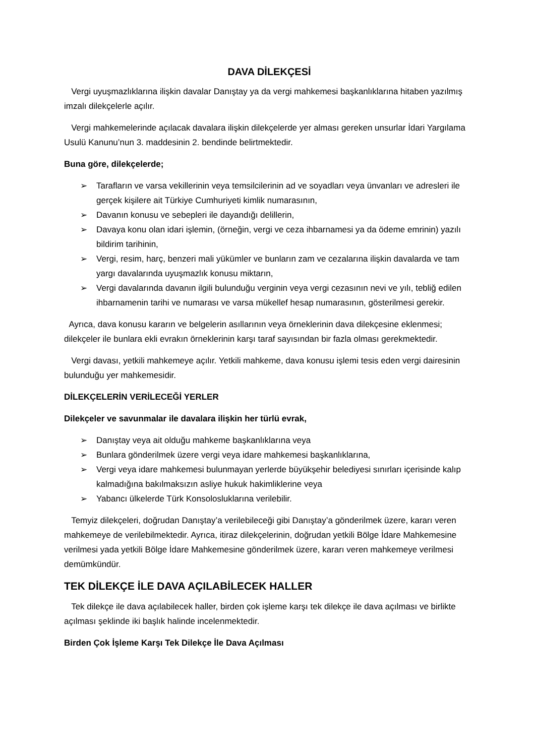DAVA DİLEKÇESİ
Vergi uyuşmazlıklarına ilişkin davalar Danıştay ya da vergi mahkemesi başkanlıklarına hitaben yazılmış imzalı dilekçelerle açılır.
Vergi mahkemelerinde açılacak davalara ilişkin dilekçelerde yer alması gereken unsurlar İdari Yargılama Usulü Kanunu’nun 3. maddesinin 2. bendinde belirtmektedir.
Buna göre, dilekçelerde;
➢ Tarafların ve varsa vekillerinin veya temsilcilerinin ad ve soyadları veya ünvanları ve adresleri ile gerçek kişilere ait Türkiye Cumhuriyeti kimlik numarasının,
➢ Davanın konusu ve sebepleri ile dayandığı delillerin,
➢ Davaya konu olan idari işlemin, (örneğin, vergi ve ceza ihbarnamesi ya da ödeme emrinin) yazılı bildirim tarihinin,
➢ Vergi, resim, harç, benzeri mali yükümler ve bunların zam ve cezalarına ilişkin davalarda ve tam yargı davalarında uyuşmazlık konusu miktarın,
➢ Vergi davalarında davanın ilgili bulunduğu verginin veya vergi cezasının nevi ve yılı, tebliğ edilen ihbarnamenin tarihi ve numarası ve varsa mükellef hesap numarasının, gösterilmesi gerekir.
Ayrıca, dava konusu kararın ve belgelerin asıllarının veya örneklerinin dava dilekçesine eklenmesi; dilekçeler ile bunlara ekli evrakın örneklerinin karşı taraf sayısından bir fazla olması gerekmektedir.
Vergi davası, yetkili mahkemeye açılır. Yetkili mahkeme, dava konusu işlemi tesis eden vergi dairesinin bulunduğu yer mahkemesidir.
DİLEKÇELERİN VERİLECEĞİ YERLER
Dilekçeler ve savunmalar ile davalara ilişkin her türlü evrak,
➢ Danıştay veya ait olduğu mahkeme başkanlıklarına veya
➢ Bunlara gönderilmek üzere vergi veya idare mahkemesi başkanlıklarına,
➢ Vergi veya idare mahkemesi bulunmayan yerlerde büyükşehir belediyesi sınırları içerisinde kalıp kalmadığına bakılmaksızın asliye hukuk hakimliklerine veya
➢ Yabancı ülkelerde Türk Konsolosluklarına verilebilir.
Temyiz dilekçeleri, doğrudan Danıştay’a verilebileceği gibi Danıştay’a gönderilmek üzere, kararı veren mahkemeye de verilebilmektedir. Ayrıca, itiraz dilekçelerinin, doğrudan yetkili Bölge İdare Mahkemesine verilmesi yada yetkili Bölge İdare Mahkemesine gönderilmek üzere, kararı veren mahkemeye verilmesi demümkündür.
TEK DİLEKÇE İLE DAVA AÇILABİLECEK HALLER
Tek dilekçe ile dava açılabilecek haller, birden çok işleme karşı tek dilekçe ile dava açılması ve birlikte açılması şeklinde iki başlık halinde incelenmektedir.
Birden Çok İşleme Karşı Tek Dilekçe İle Dava Açılması